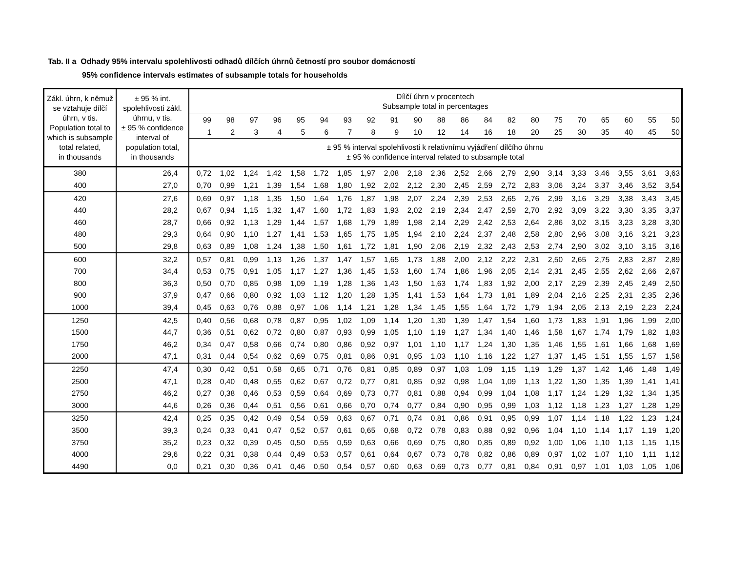Tab. II a Odhady 95% intervalu spolehlivosti odhadů dílčích úhrnů četností pro soubor domácností
95% confidence intervals estimates of subsample totals for households
| Zákl. úhrn, k němuž se vztahuje dílčí úhrn, v tis. Population total to which is subsample total related, in thousands | ± 95 % int. spolehlivosti zákl. úhrnu, v tis. ± 95 % confidence interval of population total, in thousands | Dílčí úhrn v procentech Subsample total in percentages | | | | | | | | | | | | | | | | | | | | |
| --- | --- | --- | --- | --- | --- | --- | --- | --- | --- | --- | --- | --- | --- | --- | --- | --- | --- | --- | --- | --- | --- | --- |
| | | 99 | 98 | 97 | 96 | 95 | 94 | 93 | 92 | 91 | 90 | 88 | 86 | 84 | 82 | 80 | 75 | 70 | 65 | 60 | 55 | 50 |
| | | 1 | 2 | 3 | 4 | 5 | 6 | 7 | 8 | 9 | 10 | 12 | 14 | 16 | 18 | 20 | 25 | 30 | 35 | 40 | 45 | 50 |
| | | ± 95 % interval spolehlivosti k relativnímu vyjádření dílčího úhrnu ± 95 % confidence interval related to subsample total | | | | | | | | | | | | | | | | | | | | |
| 380 | 26,4 | 0,72 | 1,02 | 1,24 | 1,42 | 1,58 | 1,72 | 1,85 | 1,97 | 2,08 | 2,18 | 2,36 | 2,52 | 2,66 | 2,79 | 2,90 | 3,14 | 3,33 | 3,46 | 3,55 | 3,61 | 3,63 |
| 400 | 27,0 | 0,70 | 0,99 | 1,21 | 1,39 | 1,54 | 1,68 | 1,80 | 1,92 | 2,02 | 2,12 | 2,30 | 2,45 | 2,59 | 2,72 | 2,83 | 3,06 | 3,24 | 3,37 | 3,46 | 3,52 | 3,54 |
| 420 | 27,6 | 0,69 | 0,97 | 1,18 | 1,35 | 1,50 | 1,64 | 1,76 | 1,87 | 1,98 | 2,07 | 2,24 | 2,39 | 2,53 | 2,65 | 2,76 | 2,99 | 3,16 | 3,29 | 3,38 | 3,43 | 3,45 |
| 440 | 28,2 | 0,67 | 0,94 | 1,15 | 1,32 | 1,47 | 1,60 | 1,72 | 1,83 | 1,93 | 2,02 | 2,19 | 2,34 | 2,47 | 2,59 | 2,70 | 2,92 | 3,09 | 3,22 | 3,30 | 3,35 | 3,37 |
| 460 | 28,7 | 0,66 | 0,92 | 1,13 | 1,29 | 1,44 | 1,57 | 1,68 | 1,79 | 1,89 | 1,98 | 2,14 | 2,29 | 2,42 | 2,53 | 2,64 | 2,86 | 3,02 | 3,15 | 3,23 | 3,28 | 3,30 |
| 480 | 29,3 | 0,64 | 0,90 | 1,10 | 1,27 | 1,41 | 1,53 | 1,65 | 1,75 | 1,85 | 1,94 | 2,10 | 2,24 | 2,37 | 2,48 | 2,58 | 2,80 | 2,96 | 3,08 | 3,16 | 3,21 | 3,23 |
| 500 | 29,8 | 0,63 | 0,89 | 1,08 | 1,24 | 1,38 | 1,50 | 1,61 | 1,72 | 1,81 | 1,90 | 2,06 | 2,19 | 2,32 | 2,43 | 2,53 | 2,74 | 2,90 | 3,02 | 3,10 | 3,15 | 3,16 |
| 600 | 32,2 | 0,57 | 0,81 | 0,99 | 1,13 | 1,26 | 1,37 | 1,47 | 1,57 | 1,65 | 1,73 | 1,88 | 2,00 | 2,12 | 2,22 | 2,31 | 2,50 | 2,65 | 2,75 | 2,83 | 2,87 | 2,89 |
| 700 | 34,4 | 0,53 | 0,75 | 0,91 | 1,05 | 1,17 | 1,27 | 1,36 | 1,45 | 1,53 | 1,60 | 1,74 | 1,86 | 1,96 | 2,05 | 2,14 | 2,31 | 2,45 | 2,55 | 2,62 | 2,66 | 2,67 |
| 800 | 36,3 | 0,50 | 0,70 | 0,85 | 0,98 | 1,09 | 1,19 | 1,28 | 1,36 | 1,43 | 1,50 | 1,63 | 1,74 | 1,83 | 1,92 | 2,00 | 2,17 | 2,29 | 2,39 | 2,45 | 2,49 | 2,50 |
| 900 | 37,9 | 0,47 | 0,66 | 0,80 | 0,92 | 1,03 | 1,12 | 1,20 | 1,28 | 1,35 | 1,41 | 1,53 | 1,64 | 1,73 | 1,81 | 1,89 | 2,04 | 2,16 | 2,25 | 2,31 | 2,35 | 2,36 |
| 1000 | 39,4 | 0,45 | 0,63 | 0,76 | 0,88 | 0,97 | 1,06 | 1,14 | 1,21 | 1,28 | 1,34 | 1,45 | 1,55 | 1,64 | 1,72 | 1,79 | 1,94 | 2,05 | 2,13 | 2,19 | 2,23 | 2,24 |
| 1250 | 42,5 | 0,40 | 0,56 | 0,68 | 0,78 | 0,87 | 0,95 | 1,02 | 1,09 | 1,14 | 1,20 | 1,30 | 1,39 | 1,47 | 1,54 | 1,60 | 1,73 | 1,83 | 1,91 | 1,96 | 1,99 | 2,00 |
| 1500 | 44,7 | 0,36 | 0,51 | 0,62 | 0,72 | 0,80 | 0,87 | 0,93 | 0,99 | 1,05 | 1,10 | 1,19 | 1,27 | 1,34 | 1,40 | 1,46 | 1,58 | 1,67 | 1,74 | 1,79 | 1,82 | 1,83 |
| 1750 | 46,2 | 0,34 | 0,47 | 0,58 | 0,66 | 0,74 | 0,80 | 0,86 | 0,92 | 0,97 | 1,01 | 1,10 | 1,17 | 1,24 | 1,30 | 1,35 | 1,46 | 1,55 | 1,61 | 1,66 | 1,68 | 1,69 |
| 2000 | 47,1 | 0,31 | 0,44 | 0,54 | 0,62 | 0,69 | 0,75 | 0,81 | 0,86 | 0,91 | 0,95 | 1,03 | 1,10 | 1,16 | 1,22 | 1,27 | 1,37 | 1,45 | 1,51 | 1,55 | 1,57 | 1,58 |
| 2250 | 47,4 | 0,30 | 0,42 | 0,51 | 0,58 | 0,65 | 0,71 | 0,76 | 0,81 | 0,85 | 0,89 | 0,97 | 1,03 | 1,09 | 1,15 | 1,19 | 1,29 | 1,37 | 1,42 | 1,46 | 1,48 | 1,49 |
| 2500 | 47,1 | 0,28 | 0,40 | 0,48 | 0,55 | 0,62 | 0,67 | 0,72 | 0,77 | 0,81 | 0,85 | 0,92 | 0,98 | 1,04 | 1,09 | 1,13 | 1,22 | 1,30 | 1,35 | 1,39 | 1,41 | 1,41 |
| 2750 | 46,2 | 0,27 | 0,38 | 0,46 | 0,53 | 0,59 | 0,64 | 0,69 | 0,73 | 0,77 | 0,81 | 0,88 | 0,94 | 0,99 | 1,04 | 1,08 | 1,17 | 1,24 | 1,29 | 1,32 | 1,34 | 1,35 |
| 3000 | 44,6 | 0,26 | 0,36 | 0,44 | 0,51 | 0,56 | 0,61 | 0,66 | 0,70 | 0,74 | 0,77 | 0,84 | 0,90 | 0,95 | 0,99 | 1,03 | 1,12 | 1,18 | 1,23 | 1,27 | 1,28 | 1,29 |
| 3250 | 42,4 | 0,25 | 0,35 | 0,42 | 0,49 | 0,54 | 0,59 | 0,63 | 0,67 | 0,71 | 0,74 | 0,81 | 0,86 | 0,91 | 0,95 | 0,99 | 1,07 | 1,14 | 1,18 | 1,22 | 1,23 | 1,24 |
| 3500 | 39,3 | 0,24 | 0,33 | 0,41 | 0,47 | 0,52 | 0,57 | 0,61 | 0,65 | 0,68 | 0,72 | 0,78 | 0,83 | 0,88 | 0,92 | 0,96 | 1,04 | 1,10 | 1,14 | 1,17 | 1,19 | 1,20 |
| 3750 | 35,2 | 0,23 | 0,32 | 0,39 | 0,45 | 0,50 | 0,55 | 0,59 | 0,63 | 0,66 | 0,69 | 0,75 | 0,80 | 0,85 | 0,89 | 0,92 | 1,00 | 1,06 | 1,10 | 1,13 | 1,15 | 1,15 |
| 4000 | 29,6 | 0,22 | 0,31 | 0,38 | 0,44 | 0,49 | 0,53 | 0,57 | 0,61 | 0,64 | 0,67 | 0,73 | 0,78 | 0,82 | 0,86 | 0,89 | 0,97 | 1,02 | 1,07 | 1,10 | 1,11 | 1,12 |
| 4490 | 0,0 | 0,21 | 0,30 | 0,36 | 0,41 | 0,46 | 0,50 | 0,54 | 0,57 | 0,60 | 0,63 | 0,69 | 0,73 | 0,77 | 0,81 | 0,84 | 0,91 | 0,97 | 1,01 | 1,03 | 1,05 | 1,06 |